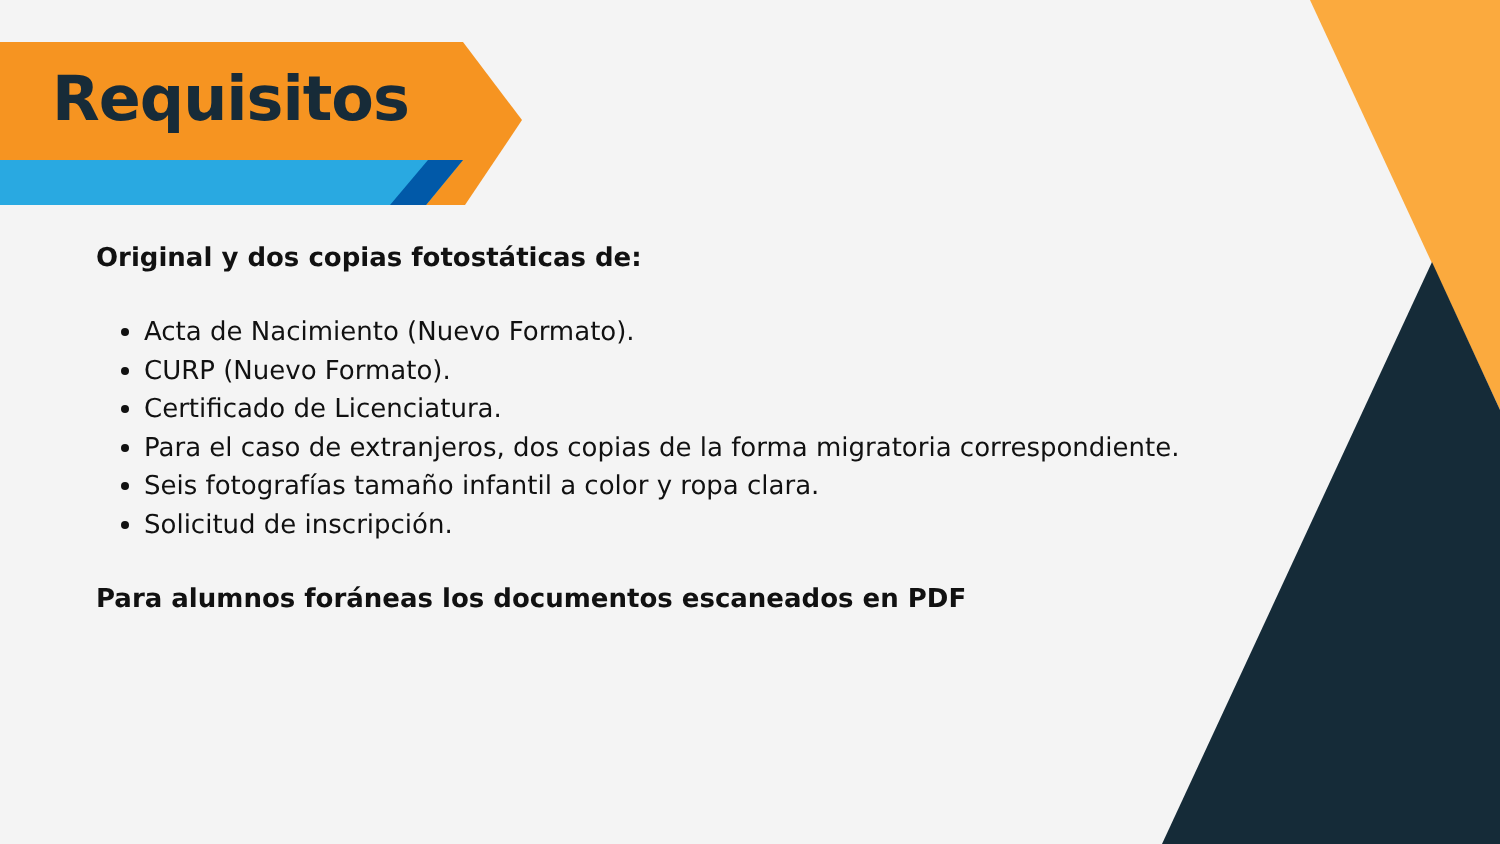Requisitos
Original y dos copias fotostáticas de:
Acta de Nacimiento (Nuevo Formato).
CURP (Nuevo Formato).
Certificado de Licenciatura.
Para el caso de extranjeros, dos copias de la forma migratoria correspondiente.
Seis fotografías tamaño infantil a color y ropa clara.
Solicitud de inscripción.
Para alumnos foráneas los documentos escaneados en PDF